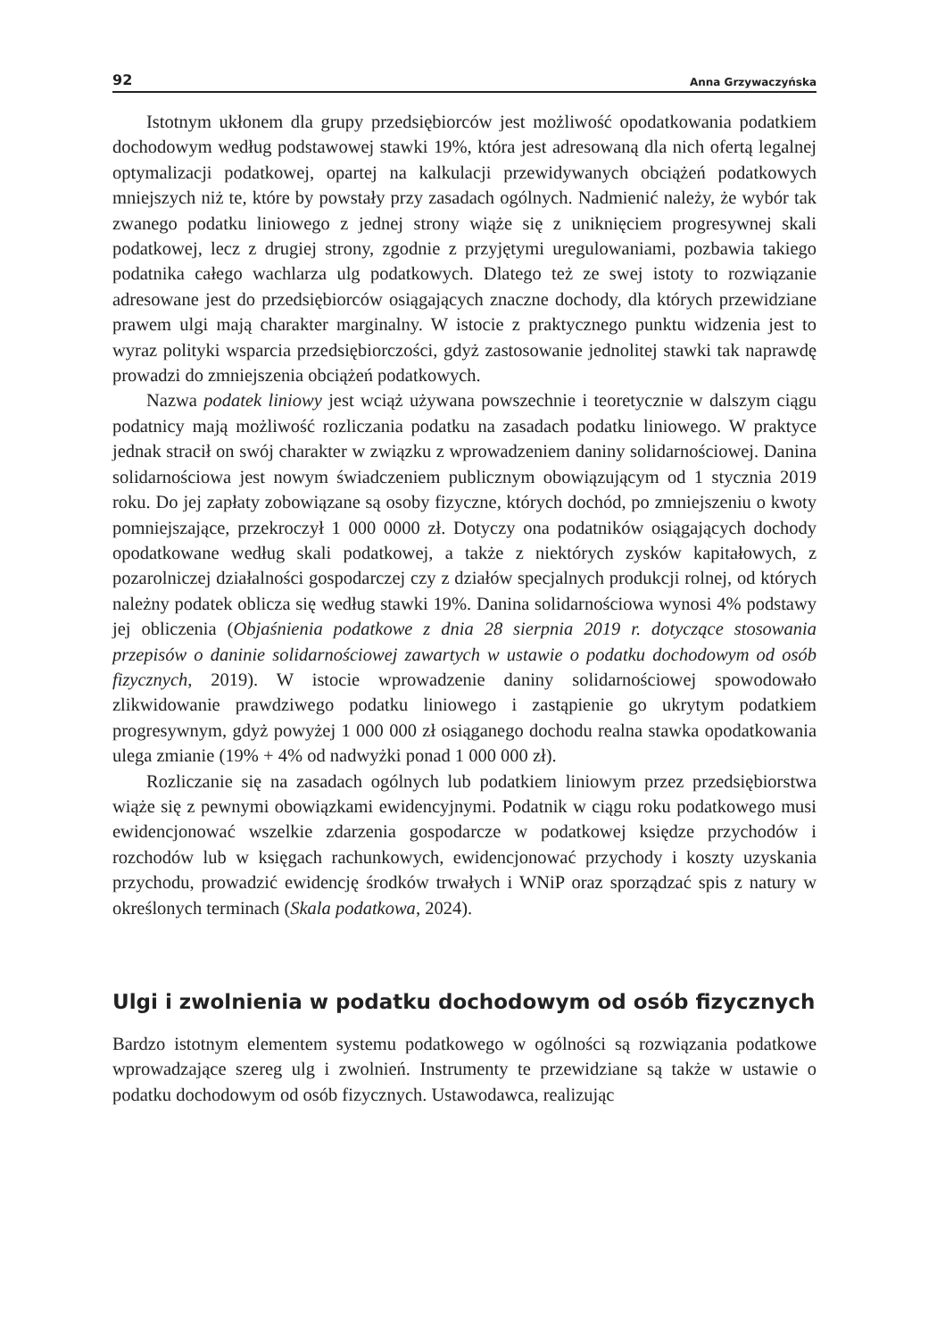92 Anna Grzywaczyńska
Istotnym ukłonem dla grupy przedsiębiorców jest możliwość opodatkowania podatkiem dochodowym według podstawowej stawki 19%, która jest adresowaną dla nich ofertą legalnej optymalizacji podatkowej, opartej na kalkulacji przewidywanych obciążeń podatkowych mniejszych niż te, które by powstały przy zasadach ogólnych. Nadmienić należy, że wybór tak zwanego podatku liniowego z jednej strony wiąże się z uniknięciem progresywnej skali podatkowej, lecz z drugiej strony, zgodnie z przyjętymi uregulowaniami, pozbawia takiego podatnika całego wachlarza ulg podatkowych. Dlatego też ze swej istoty to rozwiązanie adresowane jest do przedsiębiorców osiągających znaczne dochody, dla których przewidziane prawem ulgi mają charakter marginalny. W istocie z praktycznego punktu widzenia jest to wyraz polityki wsparcia przedsiębiorczości, gdyż zastosowanie jednolitej stawki tak naprawdę prowadzi do zmniejszenia obciążeń podatkowych.
Nazwa podatek liniowy jest wciąż używana powszechnie i teoretycznie w dalszym ciągu podatnicy mają możliwość rozliczania podatku na zasadach podatku liniowego. W praktyce jednak stracił on swój charakter w związku z wprowadzeniem daniny solidarnościowej. Danina solidarnościowa jest nowym świadczeniem publicznym obowiązującym od 1 stycznia 2019 roku. Do jej zapłaty zobowiązane są osoby fizyczne, których dochód, po zmniejszeniu o kwoty pomniejszające, przekroczył 1 000 0000 zł. Dotyczy ona podatników osiągających dochody opodatkowane według skali podatkowej, a także z niektórych zysków kapitałowych, z pozarolniczej działalności gospodarczej czy z działów specjalnych produkcji rolnej, od których należny podatek oblicza się według stawki 19%. Danina solidarnościowa wynosi 4% podstawy jej obliczenia (Objaśnienia podatkowe z dnia 28 sierpnia 2019 r. dotyczące stosowania przepisów o daninie solidarnościowej zawartych w ustawie o podatku dochodowym od osób fizycznych, 2019). W istocie wprowadzenie daniny solidarnościowej spowodowało zlikwidowanie prawdziwego podatku liniowego i zastąpienie go ukrytym podatkiem progresywnym, gdyż powyżej 1 000 000 zł osiąganego dochodu realna stawka opodatkowania ulega zmianie (19% + 4% od nadwyżki ponad 1 000 000 zł).
Rozliczanie się na zasadach ogólnych lub podatkiem liniowym przez przedsiębiorstwa wiąże się z pewnymi obowiązkami ewidencyjnymi. Podatnik w ciągu roku podatkowego musi ewidencjonować wszelkie zdarzenia gospodarcze w podatkowej księdze przychodów i rozchodów lub w księgach rachunkowych, ewidencjonować przychody i koszty uzyskania przychodu, prowadzić ewidencję środków trwałych i WNiP oraz sporządzać spis z natury w określonych terminach (Skala podatkowa, 2024).
Ulgi i zwolnienia w podatku dochodowym od osób fizycznych
Bardzo istotnym elementem systemu podatkowego w ogólności są rozwiązania podatkowe wprowadzające szereg ulg i zwolnień. Instrumenty te przewidziane są także w ustawie o podatku dochodowym od osób fizycznych. Ustawodawca, realizując